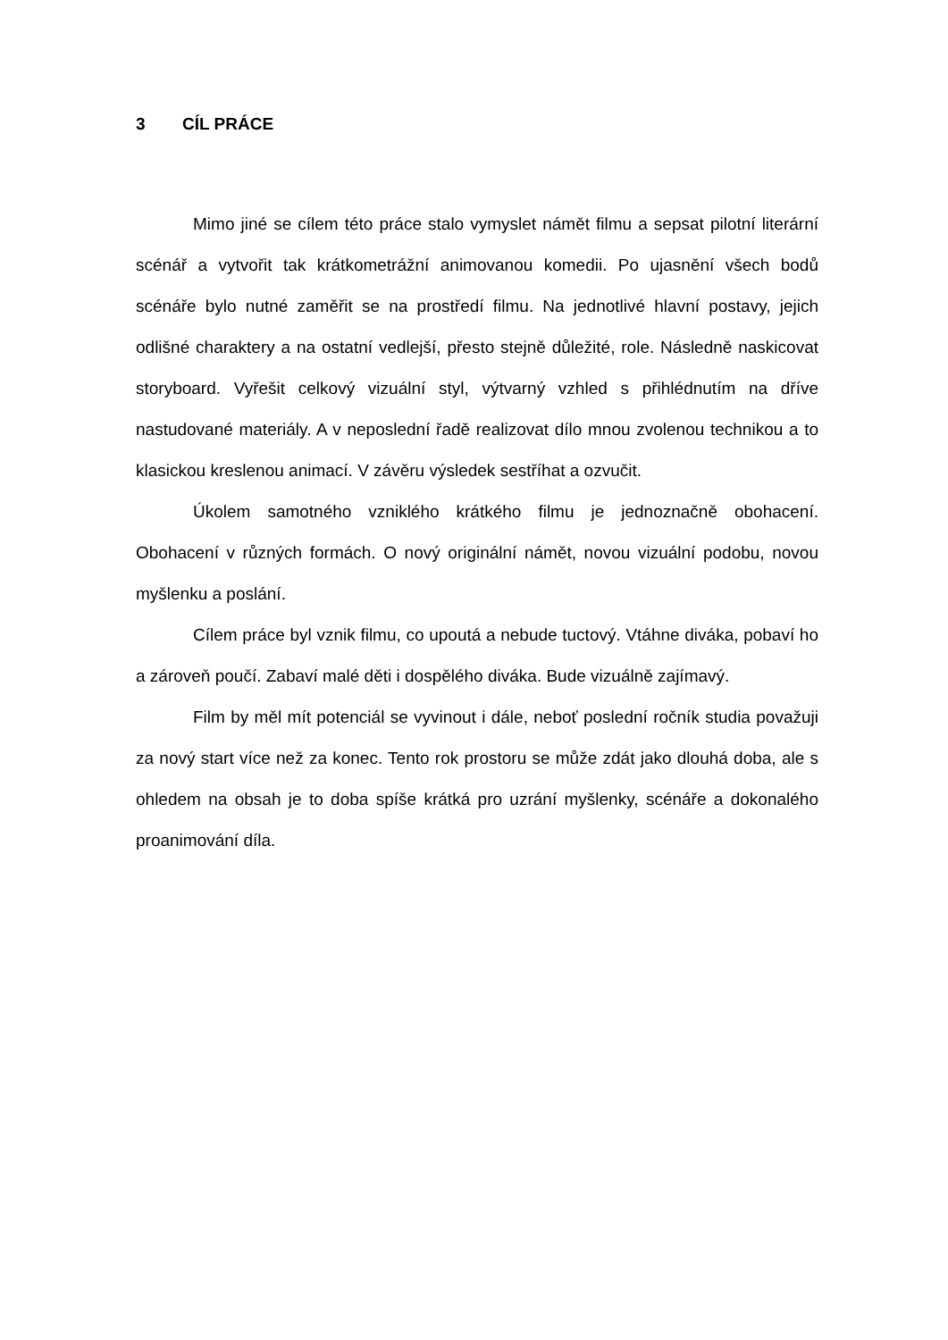3 CÍL PRÁCE
Mimo jiné se cílem této práce stalo vymyslet námět filmu a sepsat pilotní literární scénář a vytvořit tak krátkometrážní animovanou komedii. Po ujasnění všech bodů scénáře bylo nutné zaměřit se na prostředí filmu. Na jednotlivé hlavní postavy, jejich odlišné charaktery a na ostatní vedlejší, přesto stejně důležité, role. Následně naskicovat storyboard. Vyřešit celkový vizuální styl, výtvarný vzhled s přihlédnutím na dříve nastudované materiály. A v neposlední řadě realizovat dílo mnou zvolenou technikou a to klasickou kreslenou animací. V závěru výsledek sestříhat a ozvučit.
Úkolem samotného vzniklého krátkého filmu je jednoznačně obohacení. Obohacení v různých formách. O nový originální námět, novou vizuální podobu, novou myšlenku a poslání.
Cílem práce byl vznik filmu, co upoutá a nebude tuctový. Vtáhne diváka, pobaví ho a zároveň poučí. Zabaví malé děti i dospělého diváka. Bude vizuálně zajímavý.
Film by měl mít potenciál se vyvinout i dále, neboť poslední ročník studia považuji za nový start více než za konec. Tento rok prostoru se může zdát jako dlouhá doba, ale s ohledem na obsah je to doba spíše krátká pro uzrání myšlenky, scénáře a dokonalého proanimování díla.